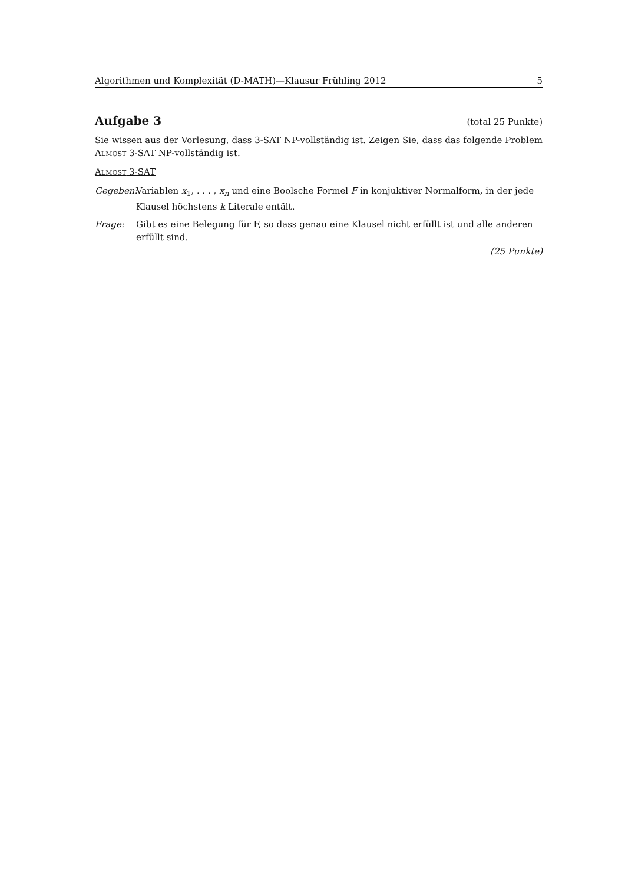Algorithmen und Komplexität (D-MATH)—Klausur Frühling 2012 5
Aufgabe 3 (total 25 Punkte)
Sie wissen aus der Vorlesung, dass 3-SAT NP-vollständig ist. Zeigen Sie, dass das folgende Problem Almost 3-SAT NP-vollständig ist.
Almost 3-SAT
Gegeben:
Variablen x<sub>1</sub>, . . . , x<sub>n</sub> und eine Boolsche Formel F in konjuktiver Normalform, in der jede Klausel höchstens k Literale entält.
Frage: Gibt es eine Belegung für F, so dass genau eine Klausel nicht erfüllt ist und alle anderen erfüllt sind.
(25 Punkte)